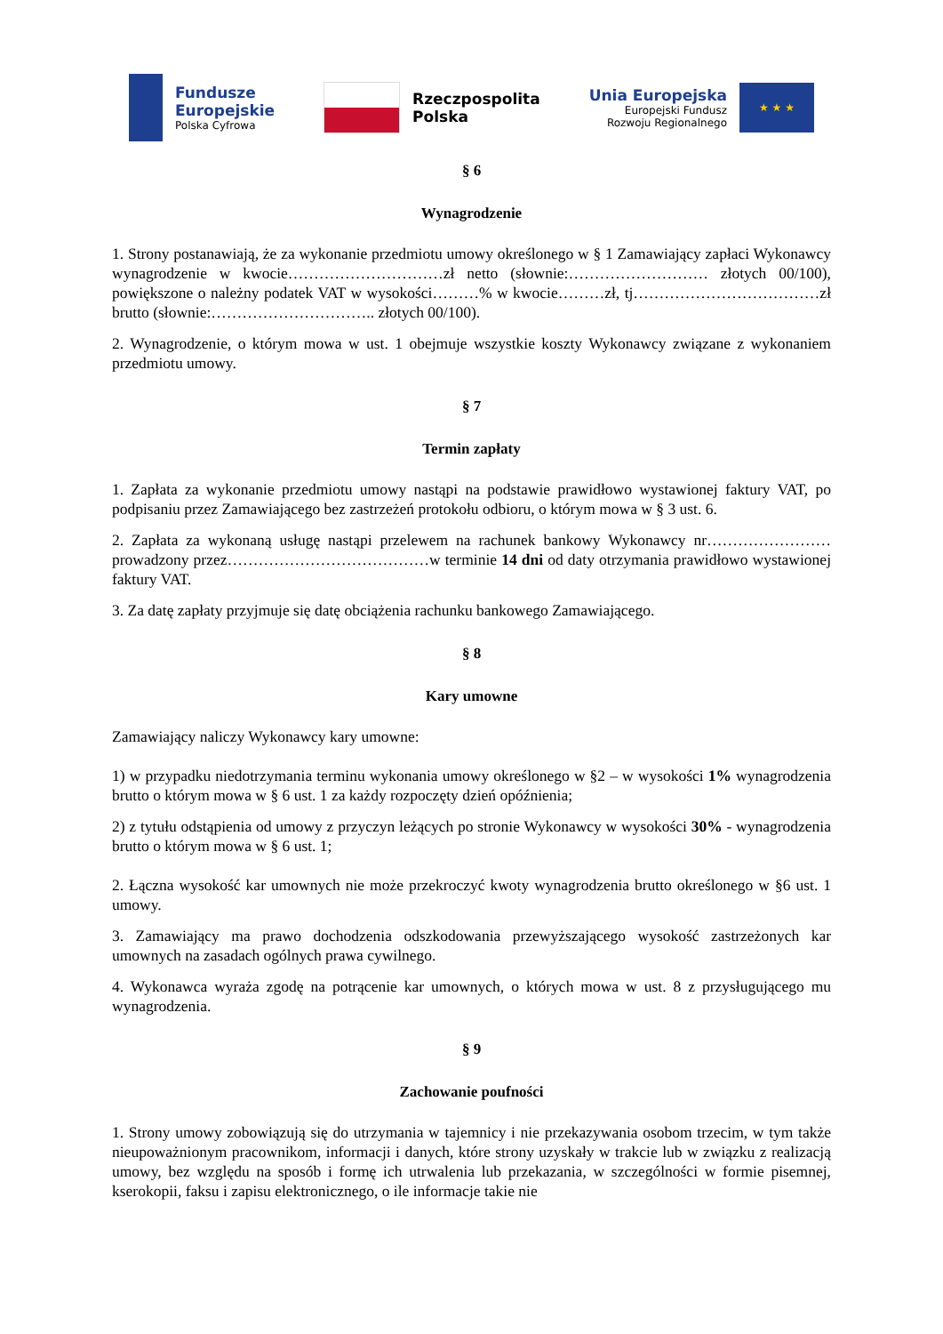Fundusze
Europejskie
Polska Cyfrowa
Rzeczpospolita
Polska
Unia Europejska
Europejski Fundusz
Rozwoju Regionalnego
★ ★ ★
§ 6
Wynagrodzenie
1. Strony postanawiają, że za wykonanie przedmiotu umowy określonego w § 1 Zamawiający zapłaci Wykonawcy wynagrodzenie w kwocie…………………………zł netto (słownie:……………………… złotych 00/100), powiększone o należny podatek VAT w wysokości………% w kwocie………zł, tj………………………………zł brutto (słownie:………………………….. złotych 00/100).
2. Wynagrodzenie, o którym mowa w ust. 1 obejmuje wszystkie koszty Wykonawcy związane z wykonaniem przedmiotu umowy.
§ 7
Termin zapłaty
1. Zapłata za wykonanie przedmiotu umowy nastąpi na podstawie prawidłowo wystawionej faktury VAT, po podpisaniu przez Zamawiającego bez zastrzeżeń protokołu odbioru, o którym mowa w § 3 ust. 6.
2. Zapłata za wykonaną usługę nastąpi przelewem na rachunek bankowy Wykonawcy nr…………………… prowadzony przez…………………………………w terminie 14 dni od daty otrzymania prawidłowo wystawionej faktury VAT.
3. Za datę zapłaty przyjmuje się datę obciążenia rachunku bankowego Zamawiającego.
§ 8
Kary umowne
Zamawiający naliczy Wykonawcy kary umowne:
1) w przypadku niedotrzymania terminu wykonania umowy określonego w §2 – w wysokości 1% wynagrodzenia brutto o którym mowa w § 6 ust. 1 za każdy rozpoczęty dzień opóźnienia;
2) z tytułu odstąpienia od umowy z przyczyn leżących po stronie Wykonawcy w wysokości 30% - wynagrodzenia brutto o którym mowa w § 6 ust. 1;
2. Łączna wysokość kar umownych nie może przekroczyć kwoty wynagrodzenia brutto określonego w §6 ust. 1 umowy.
3. Zamawiający ma prawo dochodzenia odszkodowania przewyższającego wysokość zastrzeżonych kar umownych na zasadach ogólnych prawa cywilnego.
4. Wykonawca wyraża zgodę na potrącenie kar umownych, o których mowa w ust. 8 z przysługującego mu wynagrodzenia.
§ 9
Zachowanie poufności
1. Strony umowy zobowiązują się do utrzymania w tajemnicy i nie przekazywania osobom trzecim, w tym także nieupoważnionym pracownikom, informacji i danych, które strony uzyskały w trakcie lub w związku z realizacją umowy, bez względu na sposób i formę ich utrwalenia lub przekazania, w szczególności w formie pisemnej, kserokopii, faksu i zapisu elektronicznego, o ile informacje takie nie